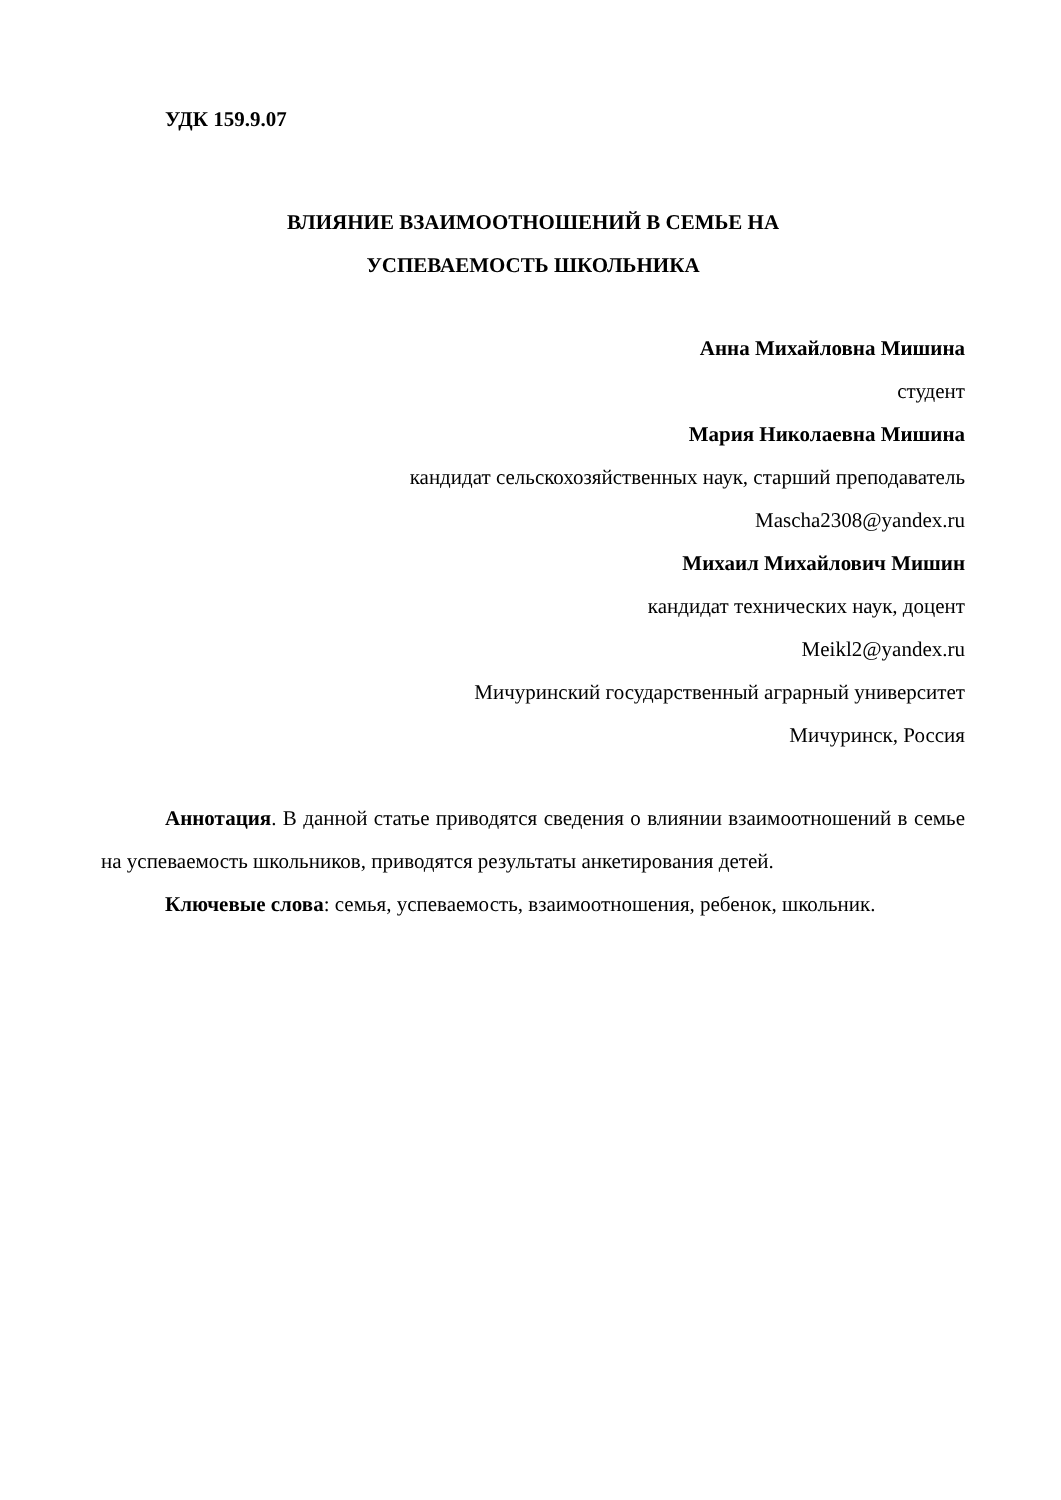УДК 159.9.07
ВЛИЯНИЕ ВЗАИМООТНОШЕНИЙ В СЕМЬЕ НА
УСПЕВАЕМОСТЬ ШКОЛЬНИКА
Анна Михайловна Мишина
студент
Мария Николаевна Мишина
кандидат сельскохозяйственных наук, старший преподаватель
Mascha2308@yandex.ru
Михаил Михайлович Мишин
кандидат технических наук, доцент
Meikl2@yandex.ru
Мичуринский государственный аграрный университет
Мичуринск, Россия
Аннотация. В данной статье приводятся сведения о влиянии взаимоотношений в семье на успеваемость школьников, приводятся результаты анкетирования детей.
Ключевые слова: семья, успеваемость, взаимоотношения, ребенок, школьник.